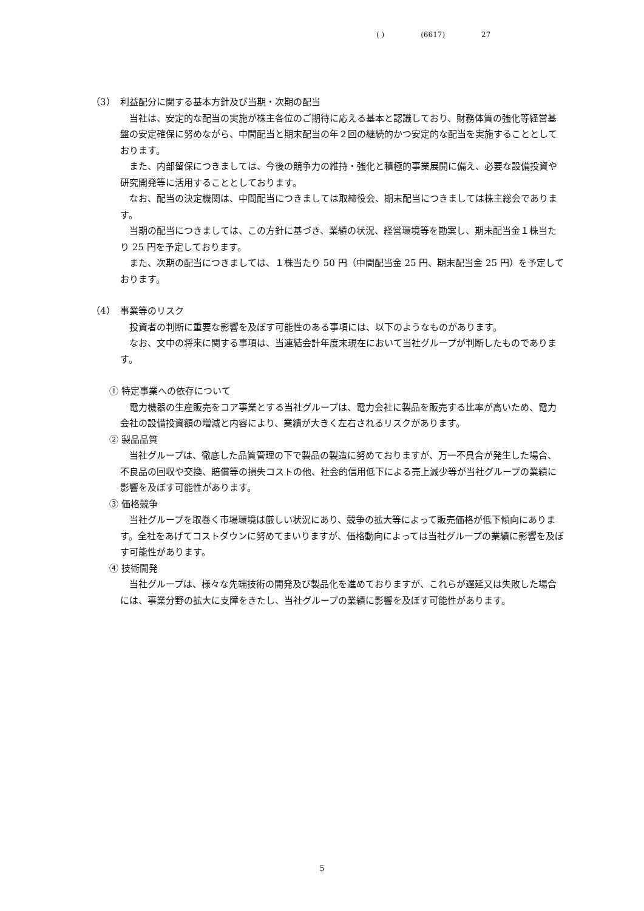( ) (6617) 27
（3）　利益配分に関する基本方針及び当期・次期の配当
当社は、安定的な配当の実施が株主各位のご期待に応える基本と認識しており、財務体質の強化等経営基盤の安定確保に努めながら、中間配当と期末配当の年２回の継続的かつ安定的な配当を実施することとしております。
また、内部留保につきましては、今後の競争力の維持・強化と積極的事業展開に備え、必要な設備投資や研究開発等に活用することとしております。
なお、配当の決定機関は、中間配当につきましては取締役会、期末配当につきましては株主総会であります。
当期の配当につきましては、この方針に基づき、業績の状況、経営環境等を勘案し、期末配当金１株当たり 25 円を予定しております。
また、次期の配当につきましては、１株当たり 50 円（中間配当金 25 円、期末配当金 25 円）を予定しております。
（4）　事業等のリスク
投資者の判断に重要な影響を及ぼす可能性のある事項には、以下のようなものがあります。
なお、文中の将来に関する事項は、当連結会計年度末現在において当社グループが判断したものであります。
① 特定事業への依存について
電力機器の生産販売をコア事業とする当社グループは、電力会社に製品を販売する比率が高いため、電力会社の設備投資額の増減と内容により、業績が大きく左右されるリスクがあります。
② 製品品質
当社グループは、徹底した品質管理の下で製品の製造に努めておりますが、万一不具合が発生した場合、不良品の回収や交換、賠償等の損失コストの他、社会的信用低下による売上減少等が当社グループの業績に影響を及ぼす可能性があります。
③ 価格競争
当社グループを取巻く市場環境は厳しい状況にあり、競争の拡大等によって販売価格が低下傾向にあります。全社をあげてコストダウンに努めてまいりますが、価格動向によっては当社グループの業績に影響を及ぼす可能性があります。
④ 技術開発
当社グループは、様々な先端技術の開発及び製品化を進めておりますが、これらが遅延又は失敗した場合には、事業分野の拡大に支障をきたし、当社グループの業績に影響を及ぼす可能性があります。
5